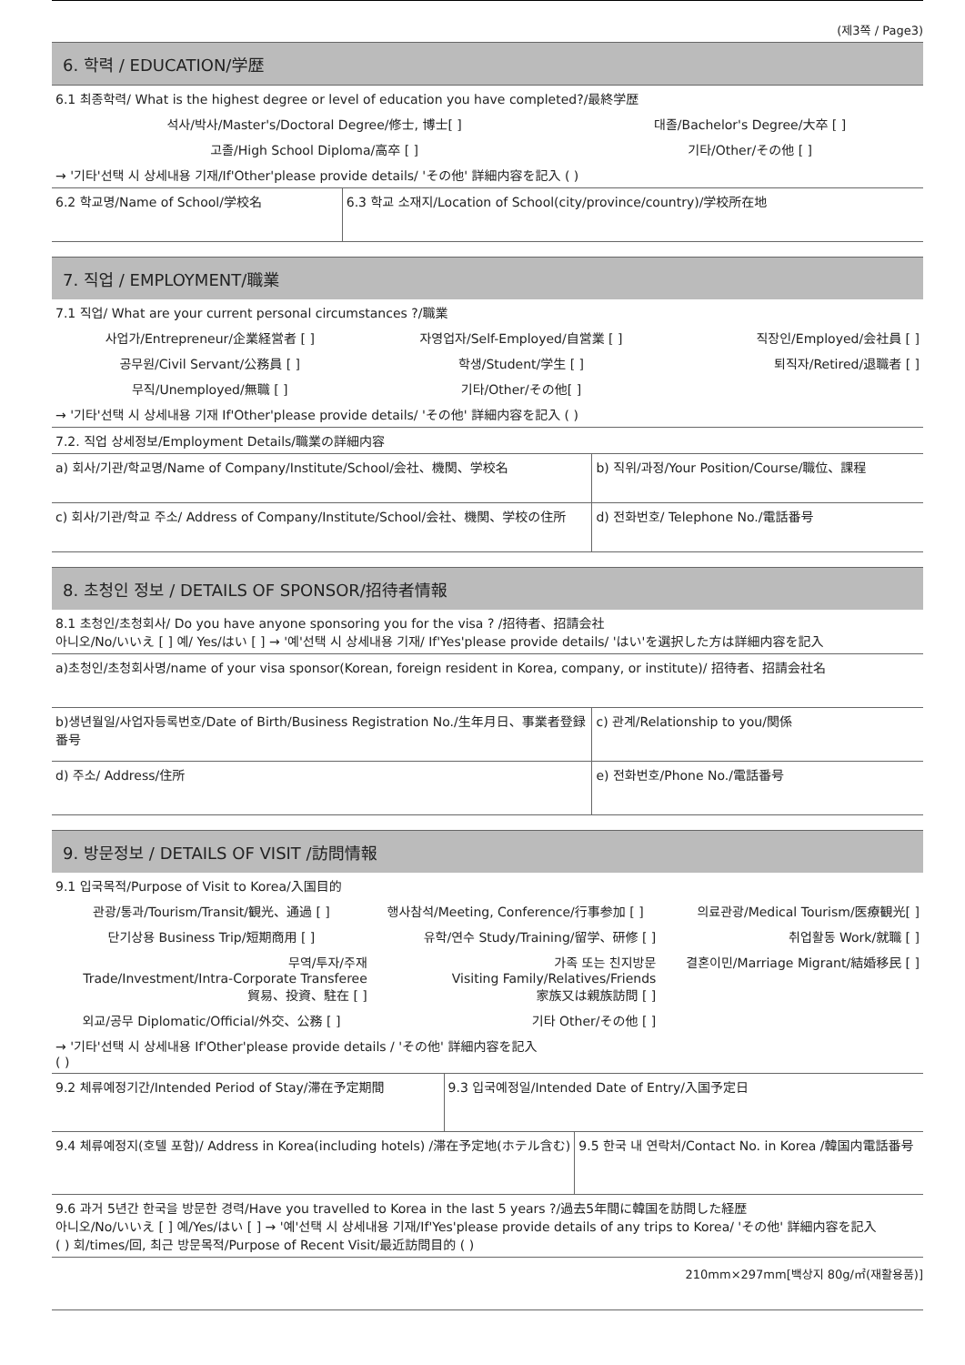(제3쪽 / Page3)
6. 학력 / EDUCATION/学歴
| 6.1 최종학력/ What is the highest degree or level of education you have completed?/最終学歴 | |
| 석사/박사/Master's/Doctoral Degree/修士, 博士[ ] | 대졸/Bachelor's Degree/大卒 [ ] |
| 고졸/High School Diploma/高卒 [ ] | 기타/Other/その他 [ ] |
| → '기타'선택 시 상세내용 기재/If'Other'please provide details/ 'その他' 詳細内容を記入 ( ) | |
| 6.2 학교명/Name of School/学校名 | 6.3 학교 소재지/Location of School(city/province/country)/学校所在地 |
7. 직업 / EMPLOYMENT/職業
| 7.1 직업/ What are your current personal circumstances ?/職業 | | |
| 사업가/Entrepreneur/企業経営者 [ ] | 자영업자/Self-Employed/自営業 [ ] | 직장인/Employed/会社員 [ ] |
| 공무원/Civil Servant/公務員 [ ] | 학생/Student/学生 [ ] | 퇴직자/Retired/退職者 [ ] |
| 무직/Unemployed/無職 [ ] | 기타/Other/その他[ ] | |
| → '기타'선택 시 상세내용 기재 If'Other'please provide details/ 'その他' 詳細内容を記入 ( ) | | |
| 7.2. 직업 상세정보/Employment Details/職業の詳細内容 | | |
| a) 회사/기관/학교명/Name of Company/Institute/School/会社、機関、学校名 | b) 직위/과정/Your Position/Course/職位、課程 |
| c) 회사/기관/학교 주소/ Address of Company/Institute/School/会社、機関、学校の住所 | d) 전화번호/ Telephone No./電話番号 |
8. 초청인 정보 / DETAILS OF SPONSOR/招待者情報
| 8.1 초청인/초청회사/ Do you have anyone sponsoring you for the visa ? /招待者、招請会社 아니오/No/いいえ [ ] 예/ Yes/はい [ ] → '예'선택 시 상세내용 기재/ If'Yes'please provide details/ 'はい'を選択した方は詳細内容を記入 |
| a)초청인/초청회사명/name of your visa sponsor(Korean, foreign resident in Korea, company, or institute)/ 招待者、招請会社名 |
| b)생년월일/사업자등록번호/Date of Birth/Business Registration No./生年月日、事業者登録番号 | c) 관계/Relationship to you/関係 |
| d) 주소/ Address/住所 | e) 전화번호/Phone No./電話番号 |
9. 방문정보 / DETAILS OF VISIT /訪問情報
| 9.1 입국목적/Purpose of Visit to Korea/入国目的 | | |
| 관광/통과/Tourism/Transit/観光、通過 [ ] | 행사참석/Meeting, Conference/行事参加 [ ] | 의료관광/Medical Tourism/医療観光[ ] |
| 단기상용 Business Trip/短期商用 [ ] | 유학/연수 Study/Training/留学、研修 [ ] | 취업활동 Work/就職 [ ] |
| 무역/투자/주재 Trade/Investment/Intra-Corporate Transferee 貿易、投資、駐在 [ ] | 가족 또는 친지방문 Visiting Family/Relatives/Friends 家族又は親族訪問 [ ] | 결혼이민/Marriage Migrant/結婚移民 [ ] |
| 외교/공무 Diplomatic/Official/外交、公務 [ ] | 기타 Other/その他 [ ] | |
| → '기타'선택 시 상세내용 If'Other'please provide details / 'その他' 詳細内容を記入 ( ) | | |
| 9.2 체류예정기간/Intended Period of Stay/滞在予定期間 | 9.3 입국예정일/Intended Date of Entry/入国予定日 |
| 9.4 체류예정지(호텔 포함)/ Address in Korea(including hotels) /滞在予定地(ホテル含む) | 9.5 한국 내 연락처/Contact No. in Korea /韓国内電話番号 |
| 9.6 과거 5년간 한국을 방문한 경력/Have you travelled to Korea in the last 5 years ?/過去5年間に韓国を訪問した経歴 아니오/No/いいえ [ ] 예/Yes/はい [ ] → '예'선택 시 상세내용 기재/If'Yes'please provide details of any trips to Korea/ 'その他' 詳細内容を記入 ( ) 회/times/回, 최근 방문목적/Purpose of Recent Visit/最近訪問目的 ( ) |
210mm×297mm[백상지 80g/㎡(재활용품)]